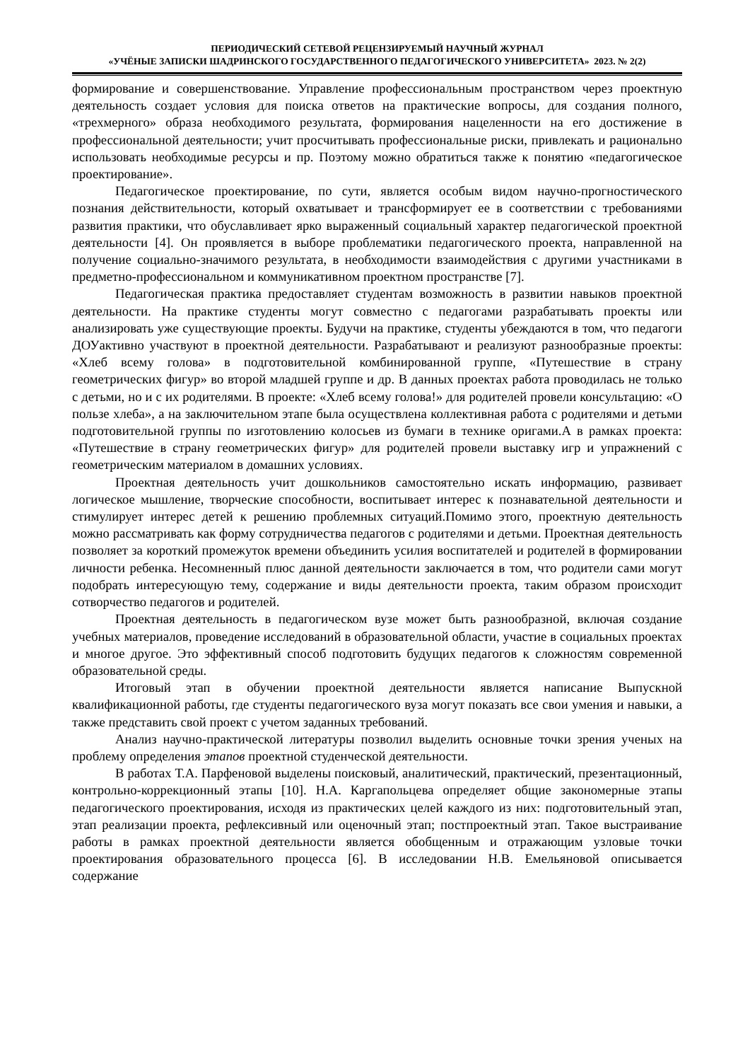ПЕРИОДИЧЕСКИЙ СЕТЕВОЙ РЕЦЕНЗИРУЕМЫЙ НАУЧНЫЙ ЖУРНАЛ
«УЧЁНЫЕ ЗАПИСКИ ШАДРИНСКОГО ГОСУДАРСТВЕННОГО ПЕДАГОГИЧЕСКОГО УНИВЕРСИТЕТА» 2023. № 2(2)
формирование и совершенствование. Управление профессиональным пространством через проектную деятельность создает условия для поиска ответов на практические вопросы, для создания полного, «трехмерного» образа необходимого результата, формирования нацеленности на его достижение в профессиональной деятельности; учит просчитывать профессиональные риски, привлекать и рационально использовать необходимые ресурсы и пр. Поэтому можно обратиться также к понятию «педагогическое проектирование».
Педагогическое проектирование, по сути, является особым видом научно-прогностического познания действительности, который охватывает и трансформирует ее в соответствии с требованиями развития практики, что обуславливает ярко выраженный социальный характер педагогической проектной деятельности [4]. Он проявляется в выборе проблематики педагогического проекта, направленной на получение социально-значимого результата, в необходимости взаимодействия с другими участниками в предметно-профессиональном и коммуникативном проектном пространстве [7].
Педагогическая практика предоставляет студентам возможность в развитии навыков проектной деятельности. На практике студенты могут совместно с педагогами разрабатывать проекты или анализировать уже существующие проекты. Будучи на практике, студенты убеждаются в том, что педагоги ДОУактивно участвуют в проектной деятельности. Разрабатывают и реализуют разнообразные проекты: «Хлеб всему голова» в подготовительной комбинированной группе, «Путешествие в страну геометрических фигур» во второй младшей группе и др. В данных проектах работа проводилась не только с детьми, но и с их родителями. В проекте: «Хлеб всему голова!» для родителей провели консультацию: «О пользе хлеба», а на заключительном этапе была осуществлена коллективная работа с родителями и детьми подготовительной группы по изготовлению колосьев из бумаги в технике оригами.А в рамках проекта: «Путешествие в страну геометрических фигур» для родителей провели выставку игр и упражнений с геометрическим материалом в домашних условиях.
Проектная деятельность учит дошкольников самостоятельно искать информацию, развивает логическое мышление, творческие способности, воспитывает интерес к познавательной деятельности и стимулирует интерес детей к решению проблемных ситуаций.Помимо этого, проектную деятельность можно рассматривать как форму сотрудничества педагогов с родителями и детьми. Проектная деятельность позволяет за короткий промежуток времени объединить усилия воспитателей и родителей в формировании личности ребенка. Несомненный плюс данной деятельности заключается в том, что родители сами могут подобрать интересующую тему, содержание и виды деятельности проекта, таким образом происходит сотворчество педагогов и родителей.
Проектная деятельность в педагогическом вузе может быть разнообразной, включая создание учебных материалов, проведение исследований в образовательной области, участие в социальных проектах и многое другое. Это эффективный способ подготовить будущих педагогов к сложностям современной образовательной среды.
Итоговый этап в обучении проектной деятельности является написание Выпускной квалификационной работы, где студенты педагогического вуза могут показать все свои умения и навыки, а также представить свой проект с учетом заданных требований.
Анализ научно-практической литературы позволил выделить основные точки зрения ученых на проблему определения этапов проектной студенческой деятельности.
В работах Т.А. Парфеновой выделены поисковый, аналитический, практический, презентационный, контрольно-коррекционный этапы [10]. Н.А. Каргапольцева определяет общие закономерные этапы педагогического проектирования, исходя из практических целей каждого из них: подготовительный этап, этап реализации проекта, рефлексивный или оценочный этап; постпроектный этап. Такое выстраивание работы в рамках проектной деятельности является обобщенным и отражающим узловые точки проектирования образовательного процесса [6]. В исследовании Н.В. Емельяновой описывается содержание